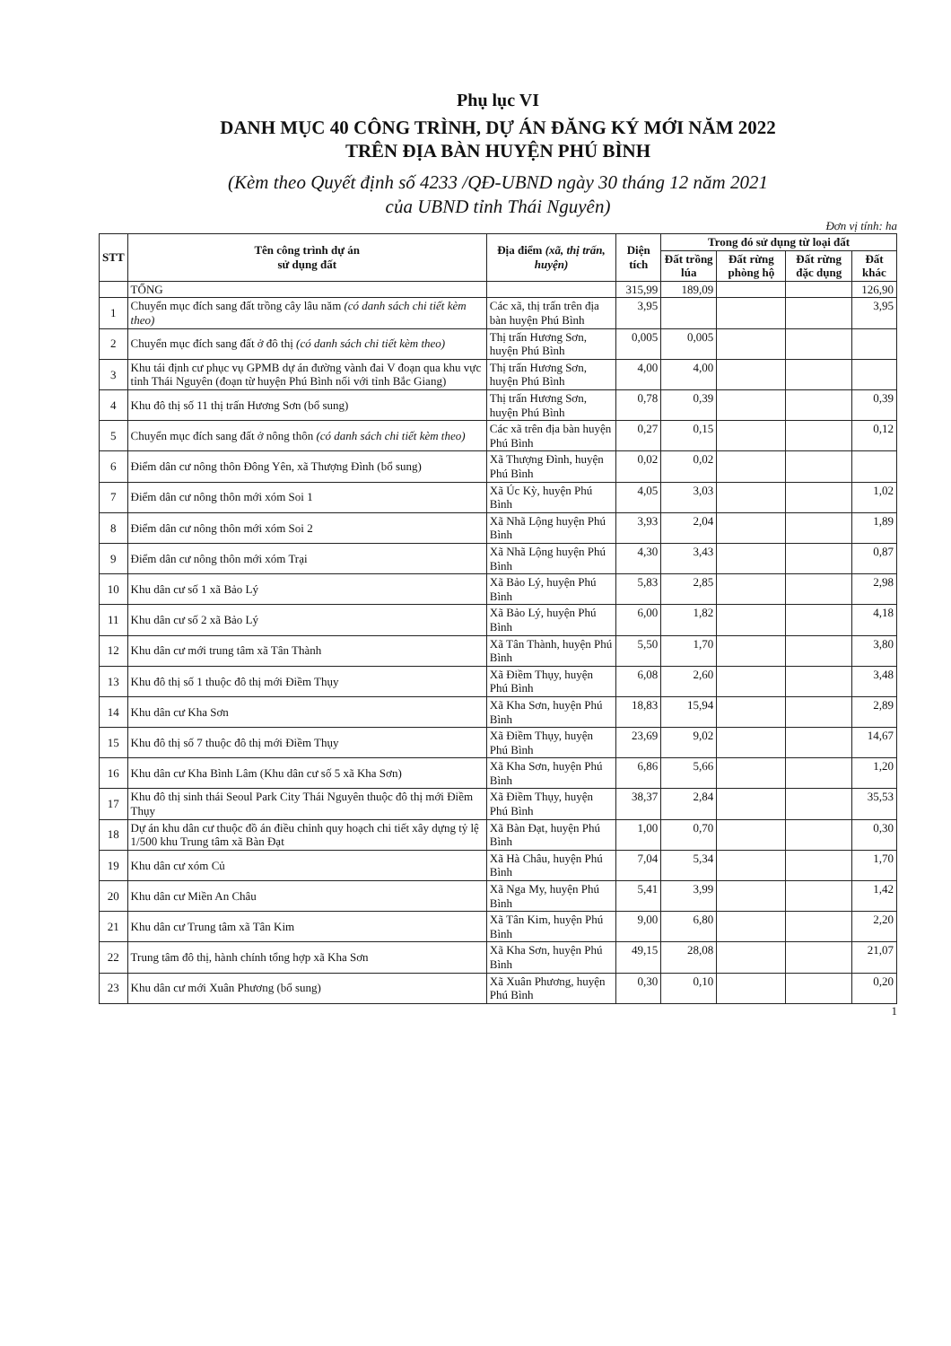Phụ lục VI
DANH MỤC 40 CÔNG TRÌNH, DỰ ÁN ĐĂNG KÝ MỚI NĂM 2022
TRÊN ĐỊA BÀN HUYỆN PHÚ BÌNH
(Kèm theo Quyết định số 4233 /QĐ-UBND ngày 30 tháng 12 năm 2021
của UBND tỉnh Thái Nguyên)
Đơn vị tính: ha
| STT | Tên công trình dự án sử dụng đất | Địa điểm (xã, thị trấn, huyện) | Diện tích | Trong đó sử dụng từ loại đất | | | |
| --- | --- | --- | --- | --- | --- | --- | --- |
| | | | | Đất trồng lúa | Đất rừng phòng hộ | Đất rừng đặc dụng | Đất khác |
| | TỔNG | | 315,99 | 189,09 | | | 126,90 |
| 1 | Chuyển mục đích sang đất trồng cây lâu năm (có danh sách chi tiết kèm theo) | Các xã, thị trấn trên địa bàn huyện Phú Bình | 3,95 | | | | 3,95 |
| 2 | Chuyển mục đích sang đất ở đô thị (có danh sách chi tiết kèm theo) | Thị trấn Hương Sơn, huyện Phú Bình | 0,005 | 0,005 | | | |
| 3 | Khu tái định cư phục vụ GPMB dự án đường vành đai V đoạn qua khu vực tỉnh Thái Nguyên (đoạn từ huyện Phú Bình nối với tỉnh Bắc Giang) | Thị trấn Hương Sơn, huyện Phú Bình | 4,00 | 4,00 | | | |
| 4 | Khu đô thị số 11 thị trấn Hương Sơn (bổ sung) | Thị trấn Hương Sơn, huyện Phú Bình | 0,78 | 0,39 | | | 0,39 |
| 5 | Chuyển mục đích sang đất ở nông thôn (có danh sách chi tiết kèm theo) | Các xã trên địa bàn huyện Phú Bình | 0,27 | 0,15 | | | 0,12 |
| 6 | Điểm dân cư nông thôn Đông Yên, xã Thượng Đình (bổ sung) | Xã Thượng Đình, huyện Phú Bình | 0,02 | 0,02 | | | |
| 7 | Điểm dân cư nông thôn mới xóm Soi 1 | Xã Úc Kỳ, huyện Phú Bình | 4,05 | 3,03 | | | 1,02 |
| 8 | Điểm dân cư nông thôn mới xóm Soi 2 | Xã Nhã Lộng huyện Phú Bình | 3,93 | 2,04 | | | 1,89 |
| 9 | Điểm dân cư nông thôn mới xóm Trại | Xã Nhã Lộng huyện Phú Bình | 4,30 | 3,43 | | | 0,87 |
| 10 | Khu dân cư số 1 xã Bảo Lý | Xã Bảo Lý, huyện Phú Bình | 5,83 | 2,85 | | | 2,98 |
| 11 | Khu dân cư số 2 xã Bảo Lý | Xã Bảo Lý, huyện Phú Bình | 6,00 | 1,82 | | | 4,18 |
| 12 | Khu dân cư mới trung tâm xã Tân Thành | Xã Tân Thành, huyện Phú Bình | 5,50 | 1,70 | | | 3,80 |
| 13 | Khu đô thị số 1 thuộc đô thị mới Điềm Thụy | Xã Điềm Thụy, huyện Phú Bình | 6,08 | 2,60 | | | 3,48 |
| 14 | Khu dân cư Kha Sơn | Xã Kha Sơn, huyện Phú Bình | 18,83 | 15,94 | | | 2,89 |
| 15 | Khu đô thị số 7 thuộc đô thị mới Điềm Thụy | Xã Điềm Thụy, huyện Phú Bình | 23,69 | 9,02 | | | 14,67 |
| 16 | Khu dân cư Kha Bình Lâm (Khu dân cư số 5 xã Kha Sơn) | Xã Kha Sơn, huyện Phú Bình | 6,86 | 5,66 | | | 1,20 |
| 17 | Khu đô thị sinh thái Seoul Park City Thái Nguyên thuộc đô thị mới Điềm Thụy | Xã Điềm Thụy, huyện Phú Bình | 38,37 | 2,84 | | | 35,53 |
| 18 | Dự án khu dân cư thuộc đồ án điều chỉnh quy hoạch chi tiết xây dựng tỷ lệ 1/500 khu Trung tâm xã Bàn Đạt | Xã Bàn Đạt, huyện Phú Bình | 1,00 | 0,70 | | | 0,30 |
| 19 | Khu dân cư xóm Củ | Xã Hà Châu, huyện Phú Bình | 7,04 | 5,34 | | | 1,70 |
| 20 | Khu dân cư Miền An Châu | Xã Nga My, huyện Phú Bình | 5,41 | 3,99 | | | 1,42 |
| 21 | Khu dân cư Trung tâm xã Tân Kim | Xã Tân Kim, huyện Phú Bình | 9,00 | 6,80 | | | 2,20 |
| 22 | Trung tâm đô thị, hành chính tổng hợp xã Kha Sơn | Xã Kha Sơn, huyện Phú Bình | 49,15 | 28,08 | | | 21,07 |
| 23 | Khu dân cư mới Xuân Phương (bổ sung) | Xã Xuân Phương, huyện Phú Bình | 0,30 | 0,10 | | | 0,20 |
1